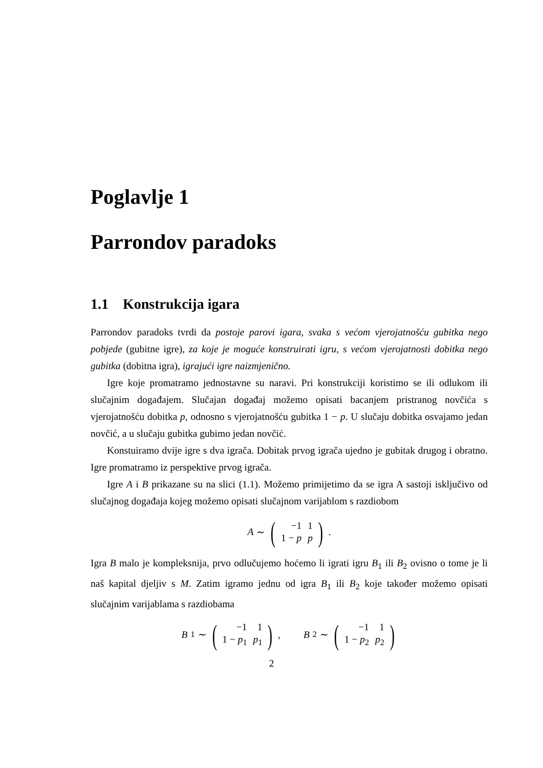Poglavlje 1
Parrondov paradoks
1.1 Konstrukcija igara
Parrondov paradoks tvrdi da postoje parovi igara, svaka s većom vjerojatnošću gubitka nego pobjede (gubitne igre), za koje je moguće konstruirati igru, s većom vjerojatnosti dobitka nego gubitka (dobitna igra), igrajući igre naizmjenično.
Igre koje promatramo jednostavne su naravi. Pri konstrukciji koristimo se ili odlukom ili slučajnim događajem. Slučajan događaj možemo opisati bacanjem pristranog novčića s vjerojatnošću dobitka p, odnosno s vjerojatnošću gubitka 1 − p. U slučaju dobitka osvajamo jedan novčić, a u slučaju gubitka gubimo jedan novčić.
Konstuiramo dvije igre s dva igrača. Dobitak prvog igrača ujedno je gubitak drugog i obratno. Igre promatramo iz perspektive prvog igrača.
Igre A i B prikazane su na slici (1.1). Možemo primijetimo da se igra A sastoji isključivo od slučajnog događaja kojeg možemo opisati slučajnom varijablom s razdiobom
A ∼ (
| −1 | 1 |
| 1 − p | p |
).
Igra B malo je kompleksnija, prvo odlučujemo hoćemo li igrati igru B<sub>1</sub> ili B<sub>2</sub> ovisno o tome je li naš kapital djeljiv s M. Zatim igramo jednu od igra B<sub>1</sub> ili B<sub>2</sub> koje također možemo opisati slučajnim varijablama s razdiobama
B<sub>1</sub> ∼ (
| −1 | 1 |
| 1 − p<sub>1</sub> | p<sub>1</sub> |
), B<sub>2</sub> ∼ (
| −1 | 1 |
| 1 − p<sub>2</sub> | p<sub>2</sub> |
)
2